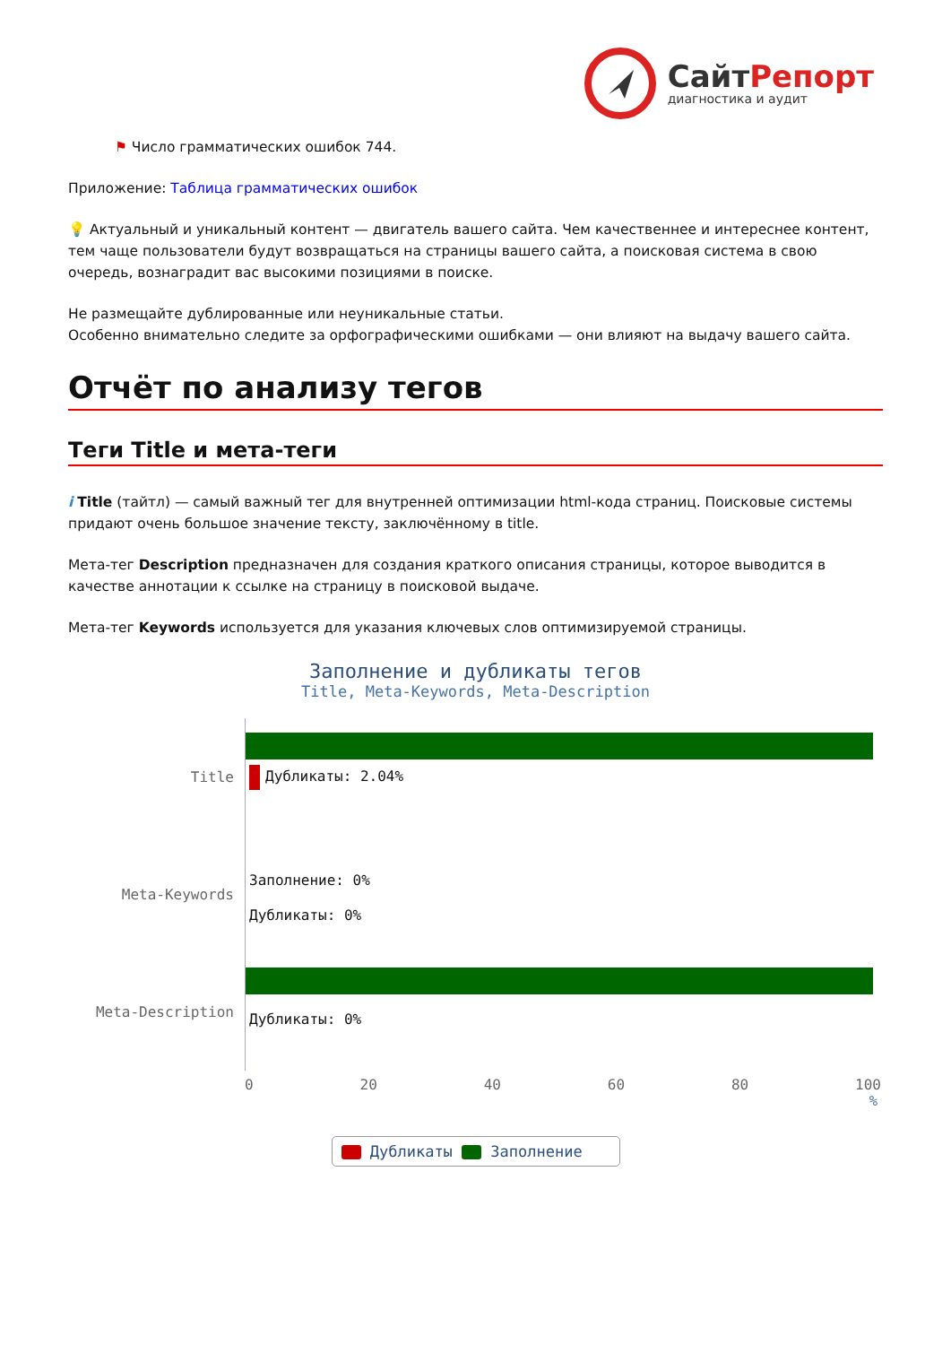СайтРепорт
диагностика и аудит
⚑ Число грамматических ошибок 744.
Приложение: Таблица грамматических ошибок
💡 Актуальный и уникальный контент — двигатель вашего сайта. Чем качественнее и интереснее контент, тем чаще пользователи будут возвращаться на страницы вашего сайта, а поисковая система в свою очередь, вознаградит вас высокими позициями в поиске.
Не размещайте дублированные или неуникальные статьи.
Особенно внимательно следите за орфографическими ошибками — они влияют на выдачу вашего сайта.
Отчёт по анализу тегов
Теги Title и мета-теги
i Title (тайтл) — самый важный тег для внутренней оптимизации html-кода страниц. Поисковые системы придают очень большое значение тексту, заключённому в title.
Мета-тег Description предназначен для создания краткого описания страницы, которое выводится в качестве аннотации к ссылке на страницу в поисковой выдаче.
Мета-тег Keywords используется для указания ключевых слов оптимизируемой страницы.
Заполнение и дубликаты тегов
Title, Meta-Keywords, Meta-Description
Title
Дубликаты: 2.04%
Meta-Keywords
Заполнение: 0%
Дубликаты: 0%
Meta-Description
Дубликаты: 0%
0 20 40 60 80 100
%
Дубликаты Заполнение